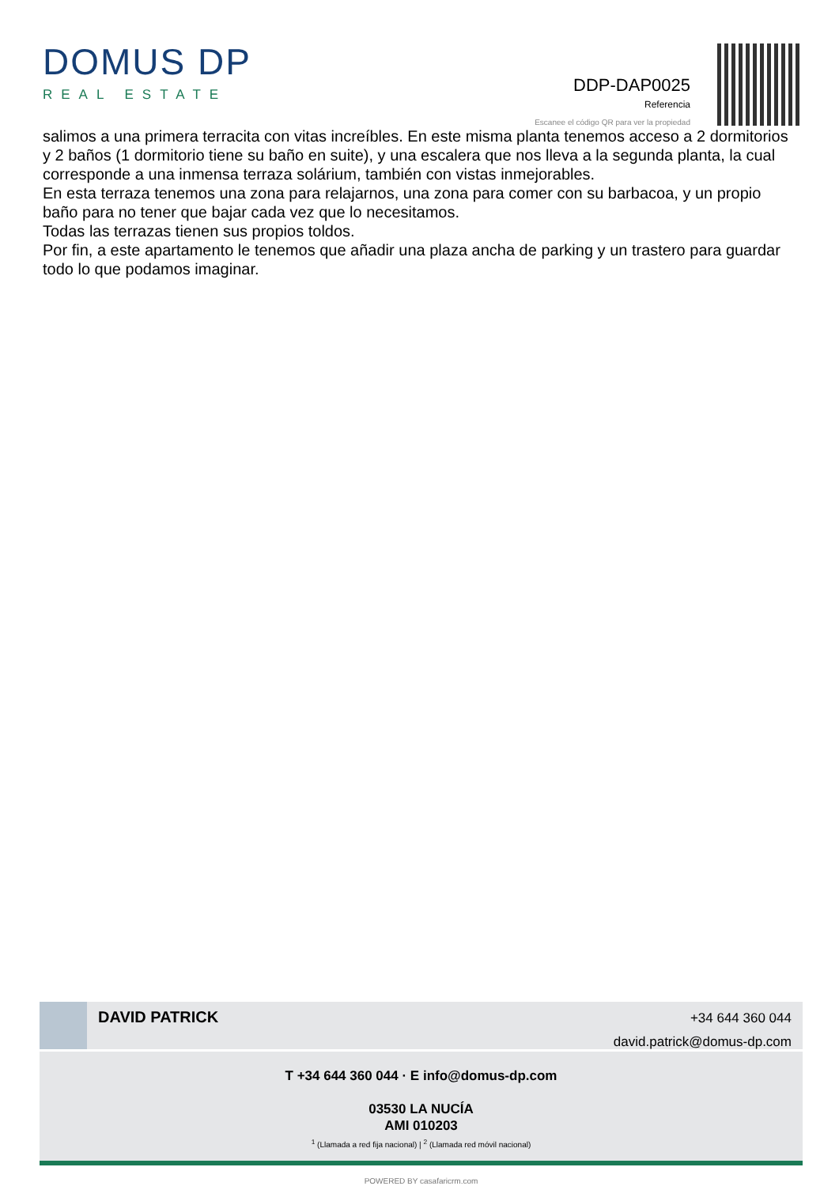DOMUS DP
REAL ESTATE
DDP-DAP0025
Referencia
Escanee el código QR para ver la propiedad
salimos a una primera terracita con vitas increíbles. En este misma planta tenemos acceso a 2 dormitorios y 2 baños (1 dormitorio tiene su baño en suite), y una escalera que nos lleva a la segunda planta, la cual corresponde a una inmensa terraza solárium, también con vistas inmejorables.
En esta terraza tenemos una zona para relajarnos, una zona para comer con su barbacoa, y un propio baño para no tener que bajar cada vez que lo necesitamos.
Todas las terrazas tienen sus propios toldos.
Por fin, a este apartamento le tenemos que añadir una plaza ancha de parking y un trastero para guardar todo lo que podamos imaginar.
DAVID PATRICK
+34 644 360 044
david.patrick@domus-dp.com
T +34 644 360 044 · E info@domus-dp.com
03530 LA NUCÍA
AMI 010203
<sup>1</sup> (Llamada a red fija nacional) | <sup>2</sup> (Llamada red móvil nacional)
POWERED BY casafaricrm.com